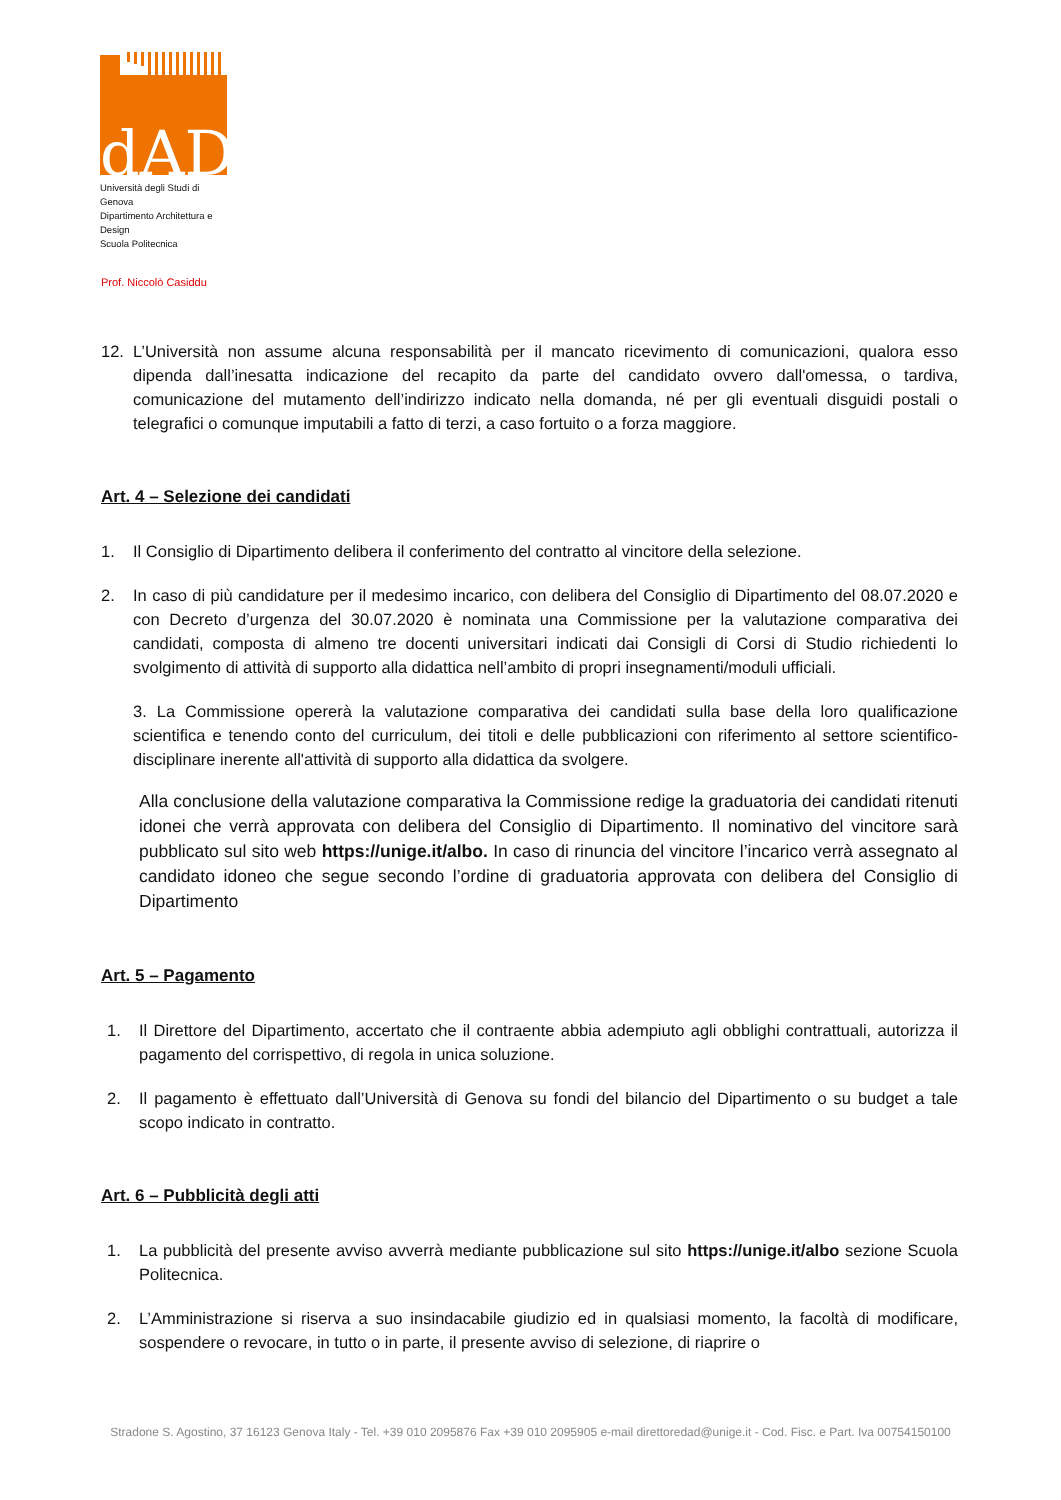dAD
Università degli Studi di Genova
Dipartimento Architettura e Design
Scuola Politecnica
Prof. Niccolò Casiddu
12. L’Università non assume alcuna responsabilità per il mancato ricevimento di comunicazioni, qualora esso dipenda dall’inesatta indicazione del recapito da parte del candidato ovvero dall'omessa, o tardiva, comunicazione del mutamento dell’indirizzo indicato nella domanda, né per gli eventuali disguidi postali o telegrafici o comunque imputabili a fatto di terzi, a caso fortuito o a forza maggiore.
Art. 4 – Selezione dei candidati
1. Il Consiglio di Dipartimento delibera il conferimento del contratto al vincitore della selezione.
2. In caso di più candidature per il medesimo incarico, con delibera del Consiglio di Dipartimento del 08.07.2020 e con Decreto d’urgenza del 30.07.2020 è nominata una Commissione per la valutazione comparativa dei candidati, composta di almeno tre docenti universitari indicati dai Consigli di Corsi di Studio richiedenti lo svolgimento di attività di supporto alla didattica nell’ambito di propri insegnamenti/moduli ufficiali.
3. La Commissione opererà la valutazione comparativa dei candidati sulla base della loro qualificazione scientifica e tenendo conto del curriculum, dei titoli e delle pubblicazioni con riferimento al settore scientifico-disciplinare inerente all'attività di supporto alla didattica da svolgere.
Alla conclusione della valutazione comparativa la Commissione redige la graduatoria dei candidati ritenuti idonei che verrà approvata con delibera del Consiglio di Dipartimento. Il nominativo del vincitore sarà pubblicato sul sito web https://unige.it/albo. In caso di rinuncia del vincitore l’incarico verrà assegnato al candidato idoneo che segue secondo l’ordine di graduatoria approvata con delibera del Consiglio di Dipartimento
Art. 5 – Pagamento
1. Il Direttore del Dipartimento, accertato che il contraente abbia adempiuto agli obblighi contrattuali, autorizza il pagamento del corrispettivo, di regola in unica soluzione.
2. Il pagamento è effettuato dall’Università di Genova su fondi del bilancio del Dipartimento o su budget a tale scopo indicato in contratto.
Art. 6 – Pubblicità degli atti
1. La pubblicità del presente avviso avverrà mediante pubblicazione sul sito https://unige.it/albo sezione Scuola Politecnica.
2. L’Amministrazione si riserva a suo insindacabile giudizio ed in qualsiasi momento, la facoltà di modificare, sospendere o revocare, in tutto o in parte, il presente avviso di selezione, di riaprire o
Stradone S. Agostino, 37 16123 Genova Italy - Tel. +39 010 2095876 Fax +39 010 2095905 e-mail direttoredad@unige.it - Cod. Fisc. e Part. Iva 00754150100